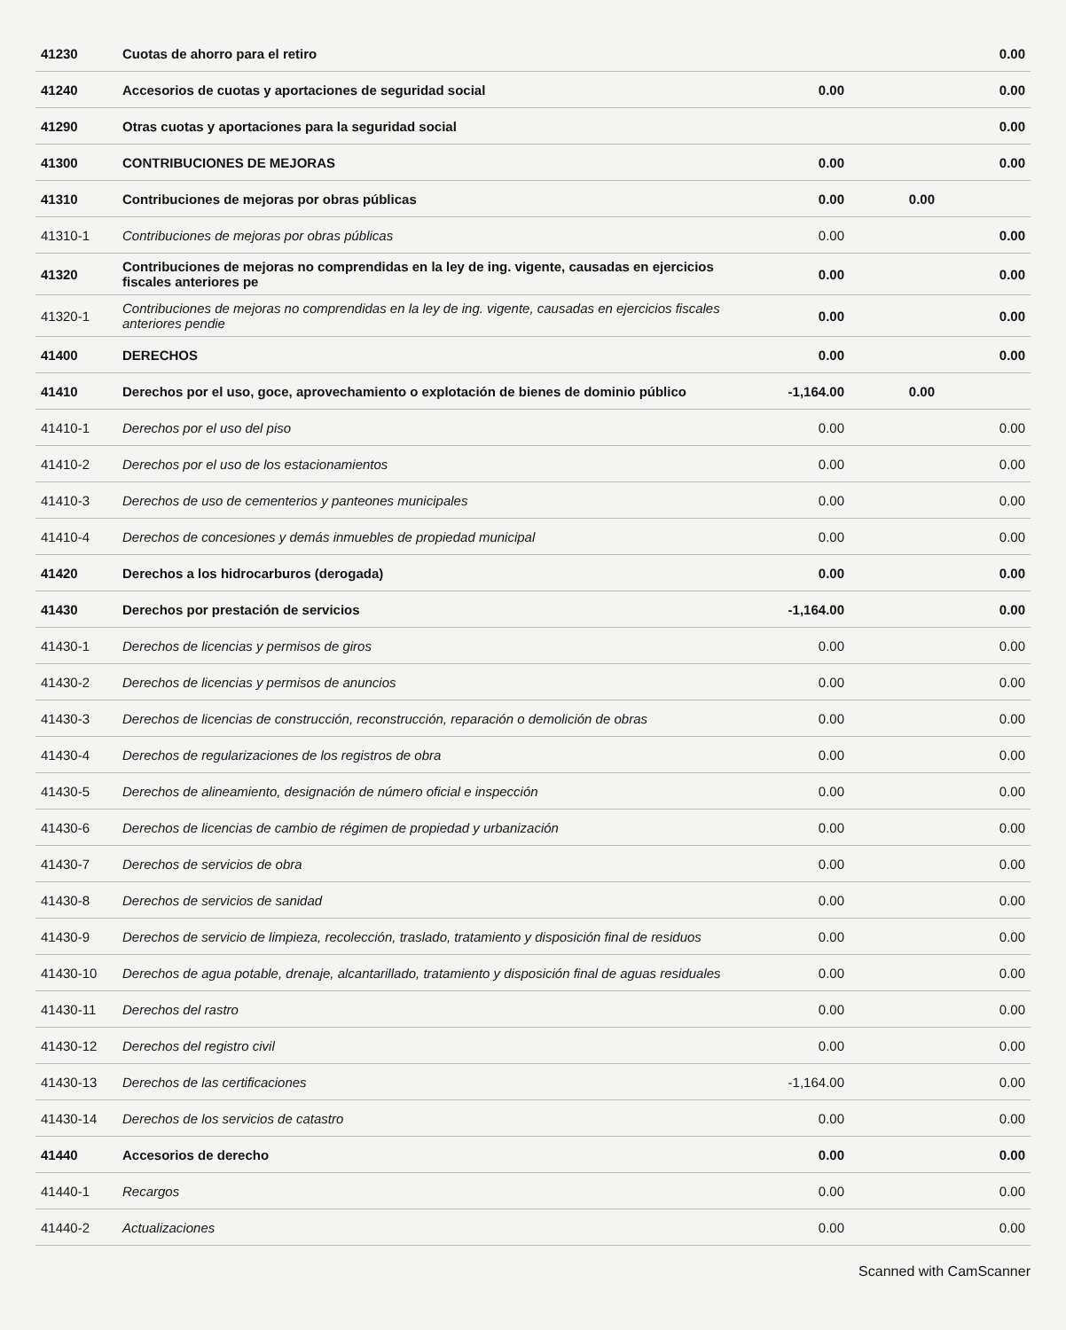| 41230 | Cuotas de ahorro para el retiro | | | 0.00 |
| 41240 | Accesorios de cuotas y aportaciones de seguridad social | 0.00 | | 0.00 |
| 41290 | Otras cuotas y aportaciones para la seguridad social | | | 0.00 |
| 41300 | CONTRIBUCIONES DE MEJORAS | 0.00 | | 0.00 |
| 41310 | Contribuciones de mejoras por obras públicas | 0.00 | 0.00 | |
| 41310-1 | Contribuciones de mejoras por obras públicas | 0.00 | | 0.00 |
| 41320 | Contribuciones de mejoras no comprendidas en la ley de ing. vigente, causadas en ejercicios fiscales anteriores pe | 0.00 | | 0.00 |
| 41320-1 | Contribuciones de mejoras no comprendidas en la ley de ing. vigente, causadas en ejercicios fiscales anteriores pendie | 0.00 | | 0.00 |
| 41400 | DERECHOS | 0.00 | | 0.00 |
| 41410 | Derechos por el uso, goce, aprovechamiento o explotación de bienes de dominio público | -1,164.00 | 0.00 | |
| 41410-1 | Derechos por el uso del piso | 0.00 | | 0.00 |
| 41410-2 | Derechos por el uso de los estacionamientos | 0.00 | | 0.00 |
| 41410-3 | Derechos de uso de cementerios y panteones municipales | 0.00 | | 0.00 |
| 41410-4 | Derechos de concesiones y demás inmuebles de propiedad municipal | 0.00 | | 0.00 |
| 41420 | Derechos a los hidrocarburos (derogada) | 0.00 | | 0.00 |
| 41430 | Derechos por prestación de servicios | -1,164.00 | | 0.00 |
| 41430-1 | Derechos de licencias y permisos de giros | 0.00 | | 0.00 |
| 41430-2 | Derechos de licencias y permisos de anuncios | 0.00 | | 0.00 |
| 41430-3 | Derechos de licencias de construcción, reconstrucción, reparación o demolición de obras | 0.00 | | 0.00 |
| 41430-4 | Derechos de regularizaciones de los registros de obra | 0.00 | | 0.00 |
| 41430-5 | Derechos de alineamiento, designación de número oficial e inspección | 0.00 | | 0.00 |
| 41430-6 | Derechos de licencias de cambio de régimen de propiedad y urbanización | 0.00 | | 0.00 |
| 41430-7 | Derechos de servicios de obra | 0.00 | | 0.00 |
| 41430-8 | Derechos de servicios de sanidad | 0.00 | | 0.00 |
| 41430-9 | Derechos de servicio de limpieza, recolección, traslado, tratamiento y disposición final de residuos | 0.00 | | 0.00 |
| 41430-10 | Derechos de agua potable, drenaje, alcantarillado, tratamiento y disposición final de aguas residuales | 0.00 | | 0.00 |
| 41430-11 | Derechos del rastro | 0.00 | | 0.00 |
| 41430-12 | Derechos del registro civil | 0.00 | | 0.00 |
| 41430-13 | Derechos de las certificaciones | -1,164.00 | | 0.00 |
| 41430-14 | Derechos de los servicios de catastro | 0.00 | | 0.00 |
| 41440 | Accesorios de derecho | 0.00 | | 0.00 |
| 41440-1 | Recargos | 0.00 | | 0.00 |
| 41440-2 | Actualizaciones | 0.00 | | 0.00 |
Scanned with CamScanner